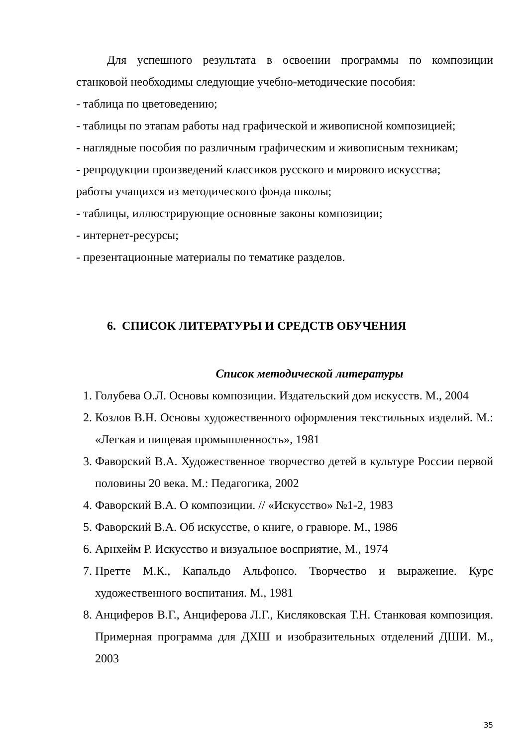Для успешного результата в освоении программы по композиции станковой необходимы следующие учебно-методические пособия:
- таблица по цветоведению;
- таблицы по этапам работы над графической и живописной композицией;
- наглядные пособия по различным графическим и живописным техникам;
- репродукции произведений классиков русского и мирового искусства;
работы учащихся из методического фонда школы;
- таблицы, иллюстрирующие основные законы композиции;
- интернет-ресурсы;
- презентационные материалы по тематике разделов.
6. СПИСОК ЛИТЕРАТУРЫ И СРЕДСТВ ОБУЧЕНИЯ
Список методической литературы
1. Голубева О.Л. Основы композиции. Издательский дом искусств. М., 2004
2. Козлов В.Н. Основы художественного оформления текстильных изделий. М.: «Легкая и пищевая промышленность», 1981
3. Фаворский В.А. Художественное творчество детей в культуре России первой половины 20 века. М.: Педагогика, 2002
4. Фаворский В.А. О композиции. // «Искусство» №1-2, 1983
5. Фаворский В.А. Об искусстве, о книге, о гравюре. М., 1986
6. Арнхейм Р. Искусство и визуальное восприятие, М., 1974
7. Претте М.К., Капальдо Альфонсо. Творчество и выражение. Курс художественного воспитания. М., 1981
8. Анциферов В.Г., Анциферова Л.Г., Кисляковская Т.Н. Станковая композиция. Примерная программа для ДХШ и изобразительных отделений ДШИ. М., 2003
35